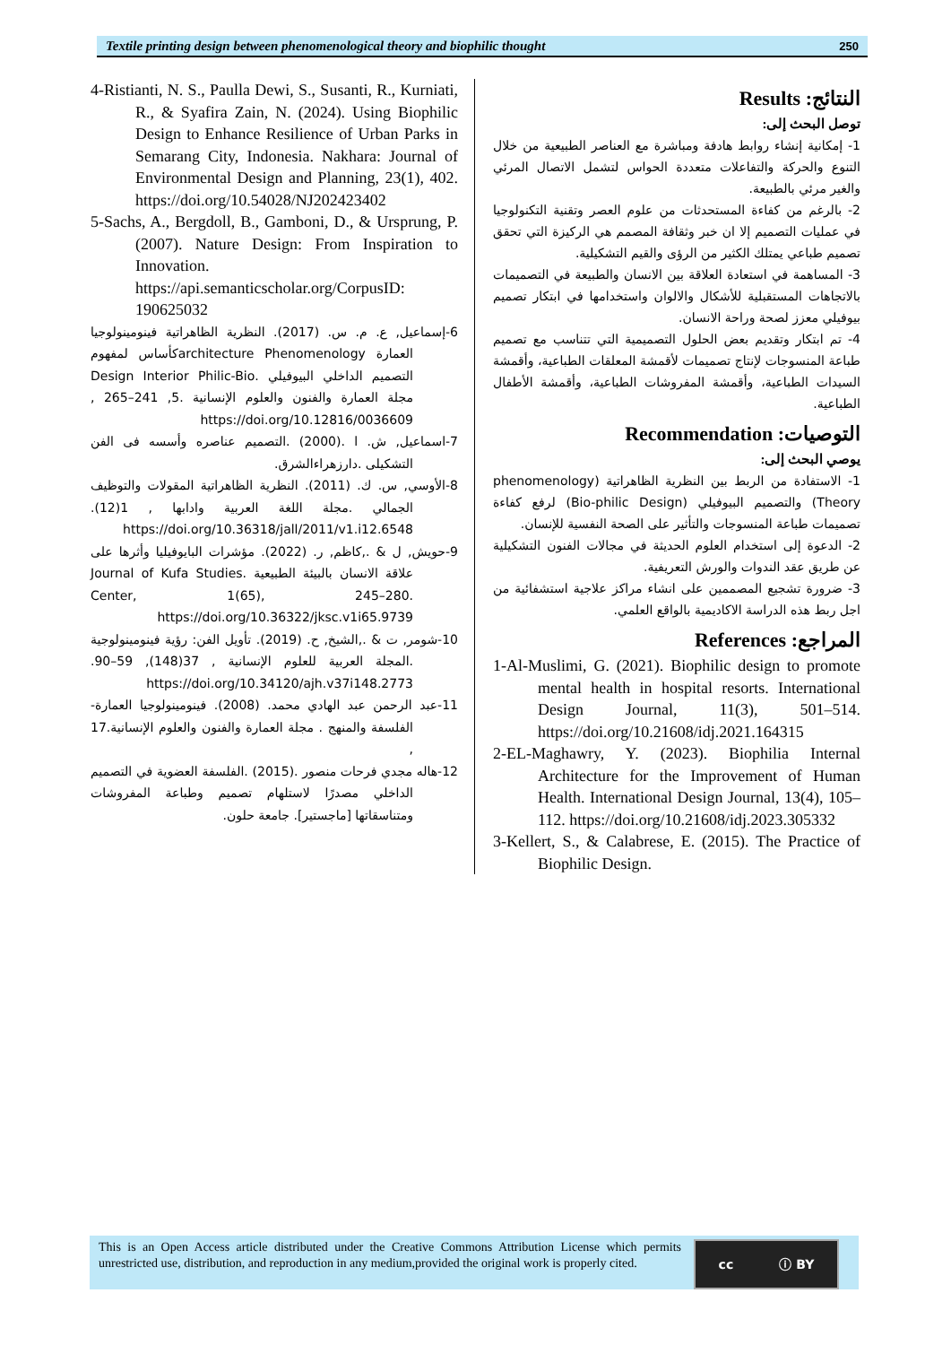Textile printing design between phenomenological theory and biophilic thought 250
النتائج: Results
توصل البحث إلى:
1- إمكانية إنشاء روابط هادفة ومباشرة مع العناصر الطبيعية من خلال التنوع والحركة والتفاعلات متعددة الحواس لتشمل الاتصال المرئي والغير مرئي بالطبيعة.
2- بالرغم من كفاءة المستحدثات من علوم العصر وتقنية التكنولوجيا في عمليات التصميم إلا ان خبر وثقافة المصمم هي الركيزة التي تحقق تصميم طباعي يمتلك الكثير من الرؤى والقيم التشكيلية.
3- المساهمة في استعادة العلاقة بين الانسان والطبيعة في التصميمات بالاتجاهات المستقبلية للأشكال والالوان واستخدامها في ابتكار تصميم بيوفيلي معزز لصحة وراحة الانسان.
4- تم ابتكار وتقديم بعض الحلول التصميمية التي تتناسب مع تصميم طباعة المنسوجات لإنتاج تصميمات لأقمشة المعلقات الطباعية، وأقمشة السيدات الطباعية، وأقمشة المفروشات الطباعية، وأقمشة الأطفال الطباعية.
التوصيات: Recommendation
يوصي البحث إلى:
1- الاستفادة من الربط بين النظرية الظاهراتية (phenomenology Theory) والتصميم البيوفيلي (Bio-philic Design) لرفع كفاءة تصميمات طباعة المنسوجات والتأثير على الصحة النفسية للإنسان.
2- الدعوة إلى استخدام العلوم الحديثة في مجالات الفنون التشكيلية عن طريق عقد الندوات والورش التعريفية.
3- ضرورة تشجيع المصممين على انشاء مراكز علاجية استشفائية من اجل ربط هذه الدراسة الاكاديمية بالواقع العلمي.
المراجع: References
1-Al-Muslimi, G. (2021). Biophilic design to promote mental health in hospital resorts. International Design Journal, 11(3), 501–514. https://doi.org/10.21608/idj.2021.164315
2-EL-Maghawry, Y. (2023). Biophilia Internal Architecture for the Improvement of Human Health. International Design Journal, 13(4), 105–112. https://doi.org/10.21608/idj.2023.305332
3-Kellert, S., & Calabrese, E. (2015). The Practice of Biophilic Design.
4-Ristianti, N. S., Paulla Dewi, S., Susanti, R., Kurniati, R., & Syafira Zain, N. (2024). Using Biophilic Design to Enhance Resilience of Urban Parks in Semarang City, Indonesia. Nakhara: Journal of Environmental Design and Planning, 23(1), 402. https://doi.org/10.54028/NJ202423402
5-Sachs, A., Bergdoll, B., Gamboni, D., & Ursprung, P. (2007). Nature Design: From Inspiration to Innovation. https://api.semanticscholar.org/CorpusID: 190625032
6-إسماعيل, ع. م. س. (2017). النظرية الظاهراتية فينومينولوجيا العمارة architecture Phenomenologyكأساس لمفهوم التصميم الداخلي البيوفيلي .Design Interior Philic-Bio مجلة العمارة والفنون والعلوم الإنسانية .5, 241–265 , https://doi.org/10.12816/0036609
7-اسماعيل, ش. ا .(2000) .التصميم عناصره وأسسه فى الفن التشكيلى .دارزهراءالشرق.
8-الأوسي, س. ك. (2011). النظرية الظاهراتية المقولات والتوظيف الجمالي .مجلة اللغة العربية وادابها , 1(12). https://doi.org/10.36318/jall/2011/v1.i12.6548
9-حويش, ل & .,كاظم, ر. (2022). مؤشرات البايوفيليا وأثرها على علاقة الانسان بالبيئة الطبيعية .Journal of Kufa Studies Center, 1(65), 245–280. https://doi.org/10.36322/jksc.v1i65.9739
10-شومر, ت & .,الشيخ, ح. (2019). تأويل الفن: رؤية فينومينولوجية .المجلة العربية للعلوم الإنسانية , 37(148), 59–90. https://doi.org/10.34120/ajh.v37i148.2773
11-عبد الرحمن عبد الهادي محمد. (2008). فينومينولوجيا العمارة- الفلسفة والمنهج . مجلة العمارة والفنون والعلوم الإنسانية.17 ,
12-هاله مجدي فرحات منصور .(2015) .الفلسفة العضوية في التصميم الداخلي مصدرًا لاستلهام تصميم وطباعة المفروشات ومتناسقاتها [ماجستير]. جامعة حلون.
This is an Open Access article distributed under the Creative Commons Attribution License which permits unrestricted use, distribution, and reproduction in any medium,provided the original work is properly cited.
cc ⓘ BY